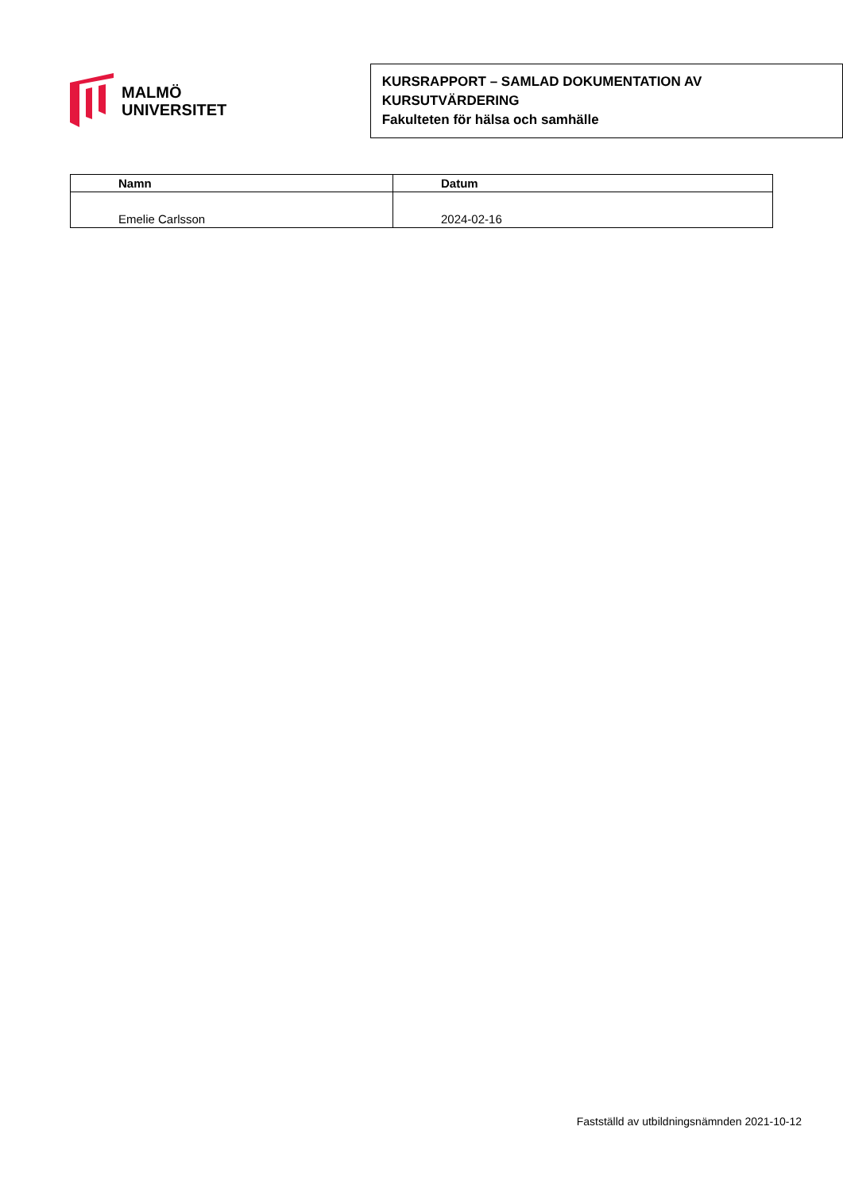MALMÖ
UNIVERSITET
KURSRAPPORT – SAMLAD DOKUMENTATION AV KURSUTVÄRDERING
Fakulteten för hälsa och samhälle
| Namn | Datum |
| --- | --- |
| Emelie Carlsson | 2024-02-16 |
Fastställd av utbildningsnämnden 2021-10-12